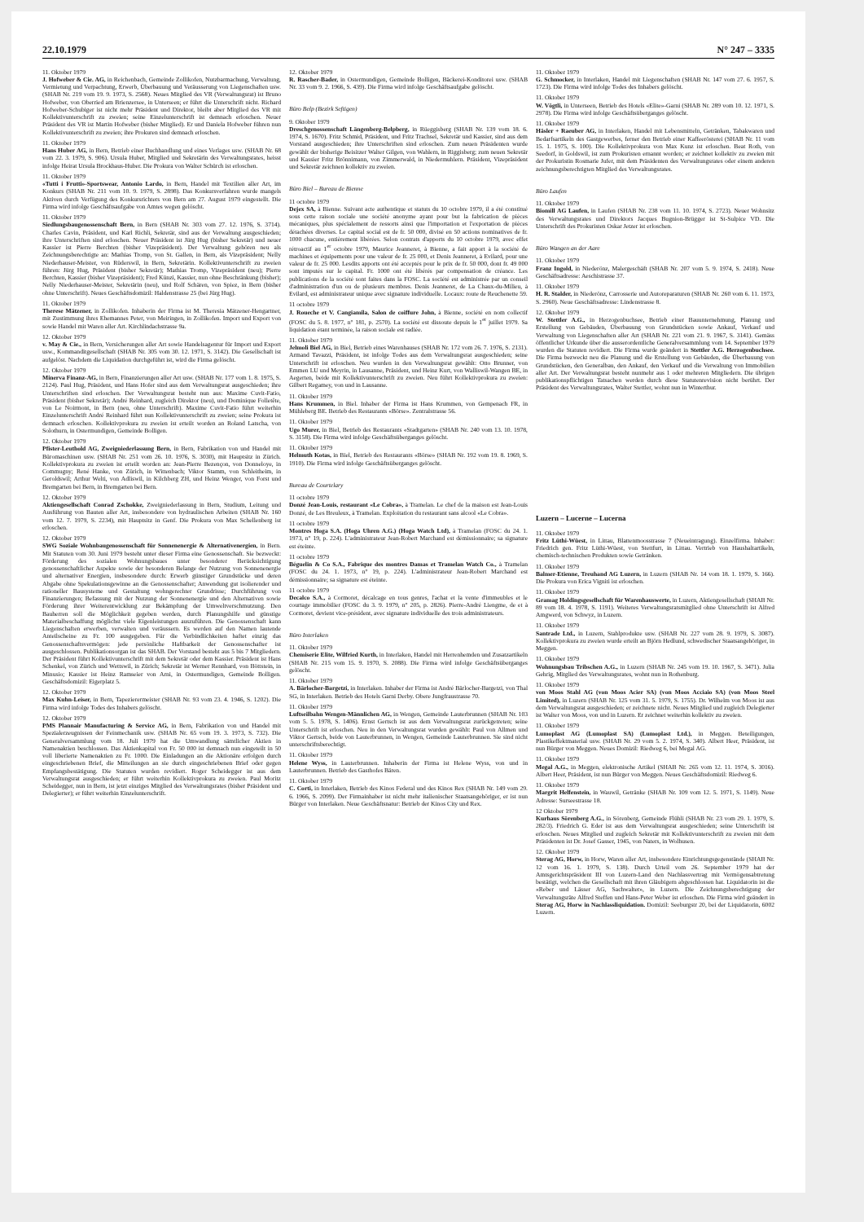22.10.1979 N° 247 – 3335
11. Oktober 1979
J. Hofweber & Cie. AG, in Reichenbach, Gemeinde Zollikofen, Nutzbarmachung, Verwaltung, Vermietung und Verpachtung, Erwerb, Überbauung und Veräusserung von Liegenschaften usw. (SHAB Nr. 219 vom 19. 9. 1973, S. 2568). Neues Mitglied des VR (Verwaltungsrat) ist Bruno Hofweber, von Oberried am Brienzersee, in Unterseen; er führt die Unterschrift nicht. Richard Hofweber-Schubiger ist nicht mehr Präsident und Direktor, bleibt aber Mitglied des VR mit Kollektivunterschrift zu zweien; seine Einzelunterschrift ist demnach erloschen. Neuer Präsident des VR ist Martin Hofweber (bisher Mitglied). Er und Daniela Hofweber führen nun Kollektivunterschrift zu zweien; ihre Prokuren sind demnach erloschen.
11. Oktober 1979
Hans Huber AG, in Bern, Betrieb einer Buchhandlung und eines Verlages usw. (SHAB Nr. 68 vom 22. 3. 1979, S. 906). Ursula Huber, Mitglied und Sekretärin des Verwaltungsrates, heisst infolge Heirat Ursula Brockhaus-Huber. Die Prokura von Walter Schürch ist erloschen.
11. Oktober 1979
«Tutti i Frutti»-Sportswear, Antonio Lardo, in Bern, Handel mit Textilien aller Art, im Konkurs (SHAB Nr. 211 vom 10. 9. 1979, S. 2898). Das Konkursverfahren wurde mangels Aktiven durch Verfügung des Konkursrichters von Bern am 27. August 1979 eingestellt. Die Firma wird infolge Geschäftsaufgabe von Amtes wegen gelöscht.
11. Oktober 1979
Siedlungsbaugenossenschaft Bern, in Bern (SHAB Nr. 303 vom 27. 12. 1976, S. 3714). Charles Cavin, Präsident, und Karl Richli, Sekretär, sind aus der Verwaltung ausgeschieden; ihre Unterschriften sind erloschen. Neuer Präsident ist Jürg Hug (bisher Sekretär) und neuer Kassier ist Pierre Berchten (bisher Vizepräsident). Der Verwaltung gehören neu als Zeichnungsberechtigte an: Mathias Tromp, von St. Gallen, in Bern, als Vizepräsident; Nelly Niederhauser-Meister, von Rüderswil, in Bern, Sekretärin. Kollektivunterschrift zu zweien führen: Jürg Hug, Präsident (bisher Sekretär); Mathias Tromp, Vizepräsident (neu); Pierre Berchten, Kassier (bisher Vizepräsident); Fred Künzi, Kassier, nun ohne Beschränkung (bisher); Nelly Niederhauser-Meister, Sekretärin (neu), und Rolf Schären, von Spiez, in Bern (bisher ohne Unterschrift). Neues Geschäftsdomizil: Haldenstrasse 25 (bei Jürg Hug).
11. Oktober 1979
Therese Mätzener, in Zollikofen. Inhaberin der Firma ist M. Theresia Mätzener-Hengartner, mit Zustimmung ihres Ehemannes Peter, von Meiringen, in Zollikofen. Import und Export von sowie Handel mit Waren aller Art. Kirchlindachstrasse 9a.
12. Oktober 1979
v. May & Cie., in Bern, Versicherungen aller Art sowie Handelsagentur für Import und Export usw., Kommanditgesellschaft (SHAB Nr. 305 vom 30. 12. 1971, S. 3142). Die Gesellschaft ist aufgelöst. Nachdem die Liquidation durchgeführt ist, wird die Firma gelöscht.
12. Oktober 1979
Minerva Finanz-AG, in Bern, Finanzierungen aller Art usw. (SHAB Nr. 177 vom 1. 8. 1975, S. 2124). Paul Hug, Präsident, und Hans Hofer sind aus dem Verwaltungsrat ausgeschieden; ihre Unterschriften sind erloschen. Der Verwaltungsrat besteht nun aus: Maxime Cuvit-Fatio, Präsident (bisher Sekretär); André Reinhard, zugleich Direktor (neu), und Dominique Folletête, von Le Noirmont, in Bern (neu, ohne Unterschrift). Maxime Cuvit-Fatio führt weiterhin Einzelunterschrift André Reinhard führt nun Kollektivunterschrift zu zweien; seine Prokura ist demnach erloschen. Kollektivprokura zu zweien ist erteilt worden an Roland Latscha, von Solothurn, in Ostermundigen, Gemeinde Bolligen.
12. Oktober 1979
Pfister-Leuthold AG, Zweigniederlassung Bern, in Bern, Fabrikation von und Handel mit Büromaschinen usw. (SHAB Nr. 251 vom 26. 10. 1976, S. 3030), mit Hauptsitz in Zürich. Kollektivprokura zu zweien ist erteilt worden an: Jean-Pierre Bezençon, von Donneloye, in Commugny; René Hanke, von Zürich, in Wittenbach; Viktor Stamm, von Schleitheim, in Geroldswil; Arthur Welti, von Adliswil, in Kilchberg ZH, und Heinz Wenger, von Forst und Bremgarten bei Bern, in Bremgarten bei Bern.
12. Oktober 1979
Aktiengesellschaft Conrad Zschokke, Zweigniederlassung in Bern, Studium, Leitung und Ausführung von Bauten aller Art, insbesondere von hydraulischen Arbeiten (SHAB Nr. 160 vom 12. 7. 1979, S. 2234), mit Hauptsitz in Genf. Die Prokura von Max Schellenberg ist erloschen.
12. Oktober 1979
SWG Soziale Wohnbaugenossenschaft für Sonnenenergie & Alternativenergien, in Bern. Mit Statuten vom 30. Juni 1979 besteht unter dieser Firma eine Genossenschaft. Sie bezweckt: Förderung des sozialen Wohnungsbaues unter besonderer Berücksichtigung genossenschaftlicher Aspekte sowie der besonderen Belange der Nutzung von Sonnenenergie und alternativer Energien, insbesondere durch: Erwerb günstiger Grundstücke und deren Abgabe ohne Spekulationsgewinne an die Genossenschafter; Anwendung gut isolierender und rationeller Bausysteme und Gestaltung wohngerechter Grundrisse; Durchführung von Finanzierungen; Befassung mit der Nutzung der Sonnenenergie und den Alternativen sowie Förderung ihrer Weiterentwicklung zur Bekämpfung der Umweltverschmutzung. Den Bauherren soll die Möglichkeit gegeben werden, durch Planungshilfe und günstige Materialbeschaffung möglichst viele Eigenleistungen auszuführen. Die Genossenschaft kann Liegenschaften erwerben, verwalten und veräussern. Es werden auf den Namen lautende Anteilscheine zu Fr. 100 ausgegeben. Für die Verbindlichkeiten haftet einzig das Genossenschaftsvermögen: jede persönliche Haftbarkeit der Genossenschafter ist ausgeschlossen. Publikationsorgan ist das SHAB. Der Vorstand besteht aus 5 bis 7 Mitgliedern. Der Präsident führt Kollektivunterschrift mit dem Sekretär oder dem Kassier. Präsident ist Hans Schenkel, von Zürich und Wettswil, in Zürich; Sekretär ist Werner Rennhard, von Böttstein, in Minusio; Kassier ist Heinz Ramseier von Arni, in Ostermundigen, Gemeinde Bolligen. Geschäftsdomizil: Eigerplatz 5.
12. Oktober 1979
Max Kuhn-Leiser, in Bern, Tapezierermeister (SHAB Nr. 93 vom 23. 4. 1946, S. 1202). Die Firma wird infolge Todes des Inhabers gelöscht.
12. Oktober 1979
PMS Plannair Manufacturing & Service AG, in Bern, Fabrikation von und Handel mit Spezialerzeugnissen der Feinmechanik usw. (SHAB Nr. 65 vom 19. 3. 1973, S. 732). Die Generalversammlung vom 18. Juli 1979 hat die Umwandlung sämtlicher Aktien in Namenaktien beschlossen. Das Aktienkapital von Fr. 50 000 ist demnach nun eingeteilt in 50 voll liberierte Namenaktien zu Fr. 1000. Die Einladungen an die Aktionäre erfolgen durch eingeschriebenen Brief, die Mitteilungen an sie durch eingeschriebenen Brief oder gegen Empfangsbestätigung. Die Statuten wurden revidiert. Roger Scheidegger ist aus dem Verwaltungsrat ausgeschieden; er führt weiterhin Kollektivprokura zu zweien. Paul Moritz Scheidegger, nun in Bern, ist jetzt einziges Mitglied des Verwaltungsrates (bisher Präsident und Delegierter); er führt weiterhin Einzelunterschrift.
12. Oktober 1979
R. Rascher-Bader, in Ostermundigen, Gemeinde Bolligen, Bäckerei-Konditorei usw. (SHAB Nr. 33 vom 9. 2. 1966, S. 439). Die Firma wird infolge Geschäftsaufgabe gelöscht.
Büro Belp (Bezirk Seftigen)
9. Oktober 1979
Dreschgenossenschaft Längenberg-Belpberg, in Rüeggisberg (SHAB Nr. 139 vom 18. 6. 1974, S. 1670). Fritz Schmid, Präsident, und Fritz Trachsel, Sekretär und Kassier, sind aus dem Vorstand ausgeschieden; ihre Unterschriften sind erloschen. Zum neuen Präsidenten wurde gewählt der bisherige Beisitzer Walter Gilgen, von Wahlern, in Riggisberg; zum neuen Sekretär und Kassier Fritz Brönnimann, von Zimmerwald, in Niedermuhlern. Präsident, Vizepräsident und Sekretär zeichnen kollektiv zu zweien.
Büro Biel – Bureau de Bienne
11 octobre 1979
Dejex SA, à Bienne. Suivant acte authentique et statuts du 10 octobre 1979, il a été constitué sous cette raison sociale une société anonyme ayant pour but la fabrication de pièces mécaniques, plus spécialement de ressorts ainsi que l'importation et l'exportation de pièces détachées diverses. Le capital social est de fr. 50 000, divisé en 50 actions nominatives de fr. 1000 chacune, entièrement libérées. Selon contrats d'apports du 10 octobre 1979, avec effet rétroactif au 1<sup>er</sup> octobre 1979, Maurice Jeanneret, à Bienne, a fait apport à la société de machines et équipements pour une valeur de fr. 25 000, et Denis Jeanneret, à Evilard, pour une valeur de fr. 25 000. Lesdits apports ont été acceptés pour le prix de fr. 50 000, dont fr. 49 000 sont imputés sur le capital. Fr. 1000 ont été libérés par compensation de créance. Les publications de la société sont faites dans la FOSC. La société est administrée par un conseil d'administration d'un ou de plusieurs membres. Denis Jeanneret, de La Chaux-du-Milieu, à Evilard, est administrateur unique avec signature individuelle. Locaux: route de Reuchenette 59.
11 octobre 1979
J. Roueche et V. Cangiamila, Salon de coiffure John, à Bienne, société en nom collectif (FOSC du 5. 8. 1977, n° 181, p. 2570). La société est dissoute depuis le 1<sup>er</sup> juillet 1979. Sa liquidation étant terminée, la raison sociale est radiée.
11. Oktober 1979
Jelmoli Biel AG, in Biel, Betrieb eines Warenhauses (SHAB Nr. 172 vom 26. 7. 1976, S. 2131). Armand Tavazzi, Präsident, ist infolge Todes aus dem Verwaltungsrat ausgeschieden; seine Unterschrift ist erloschen. Neu wurden in den Verwaltungsrat gewählt: Otto Brunner, von Emmen LU und Meyrin, in Lausanne, Präsident, und Heinz Kurt, von Walliswil-Wangen BE, in Aegerten, beide mit Kollektivunterschrift zu zweien. Neu führt Kollektivprokura zu zweien: Gilbert Regamey, von und in Lausanne.
11. Oktober 1979
Hans Krummen, in Biel. Inhaber der Firma ist Hans Krummen, von Gempenach FR, in Mühleberg BE. Betrieb des Restaurants «Börse». Zentralstrasse 56.
11. Oktober 1979
Ugo Murer, in Biel, Betrieb des Restaurants «Stadtgarten» (SHAB Nr. 240 vom 13. 10. 1978, S. 3158). Die Firma wird infolge Geschäftsüberganges gelöscht.
11. Oktober 1979
Helmuth Kotas, in Biel, Betrieb des Restaurants «Börse» (SHAB Nr. 192 vom 19. 8. 1969, S. 1910). Die Firma wird infolge Geschäftsüberganges gelöscht.
Bureau de Courtelary
11 octobre 1979
Donzé Jean-Louis, restaurant «Le Cobra», à Tramelan. Le chef de la maison est Jean-Louis Donzé, de Les Breuleux, à Tramelan. Exploitation du restaurant sans alcool «Le Cobra».
11 octobre 1979
Montres Hoga S.A. (Hoga Uhren A.G.) (Hoga Watch Ltd), à Tramelan (FOSC du 24. 1. 1973, n° 19, p. 224). L'administrateur Jean-Robert Marchand est démissionnaire; sa signature est éteinte.
11 octobre 1979
Béguelin & Co S.A., Fabrique des montres Damas et Tramelan Watch Co., à Tramelan (FOSC du 24. 1. 1973, n° 19, p. 224). L'administrateur Jean-Robert Marchand est démissionnaire; sa signature est éteinte.
11 octobre 1979
Decalco S.A., à Cormoret, décalcage en tous genres, l'achat et la vente d'immeubles et le courtage immobilier (FOSC du 3. 9. 1979, n° 205, p. 2826). Pierre-André Liengme, de et à Cormoret, devient vice-président, avec signature individuelle des trois administrateurs.
Büro Interlaken
11. Oktober 1979
Chemiserie Elite, Wilfried Kurth, in Interlaken, Handel mit Herrenhemden und Zusatzartikeln (SHAB Nr. 215 vom 15. 9. 1970, S. 2088). Die Firma wird infolge Geschäftsüberganges gelöscht.
11. Oktober 1979
A. Bärlocher-Bargetzi, in Interlaken. Inhaber der Firma ist André Bärlocher-Bargetzi, von Thal SG, in Interlaken. Betrieb des Hotels Garni Derby. Obere Jungfraustrasse 70.
11. Oktober 1979
Luftseilbahn Wengen-Männlichen AG, in Wengen, Gemeinde Lauterbrunnen (SHAB Nr. 103 vom 5. 5. 1978, S. 1406). Ernst Gertsch ist aus dem Verwaltungsrat zurückgetreten; seine Unterschrift ist erloschen. Neu in den Verwaltungsrat wurden gewählt: Paul von Allmen und Viktor Gertsch, beide von Lauterbrunnen, in Wengen, Gemeinde Lauterbrunnen. Sie sind nicht unterschriftsberechtigt.
11. Oktober 1979
Helene Wyss, in Lauterbrunnen. Inhaberin der Firma ist Helene Wyss, von und in Lauterbrunnen. Betrieb des Gasthofes Bären.
11. Oktober 1979
C. Corti, in Interlaken, Betrieb des Kinos Federal und des Kinos Rex (SHAB Nr. 149 vom 29. 6. 1966, S. 2099). Der Firmainhaber ist nicht mehr italienischer Staatsangehöriger, er ist nun Bürger von Interlaken. Neue Geschäftsnatur: Betrieb der Kinos City und Rex.
11. Oktober 1979
G. Schmocker, in Interlaken, Handel mit Liegenschaften (SHAB Nr. 147 vom 27. 6. 1957, S. 1723). Die Firma wird infolge Todes des Inhabers gelöscht.
11. Oktober 1979
W. Vögtli, in Unterseen, Betrieb des Hotels «Elite»-Garni (SHAB Nr. 289 vom 10. 12. 1971, S. 2978). Die Firma wird infolge Geschäftsüberganges gelöscht.
11. Oktober 1979
Häsler + Raeuber AG, in Interlaken, Handel mit Lebensmitteln, Getränken, Tabakwaren und Bedarfsartikeln des Gastgewerbes, ferner den Betrieb einer Kaffeerösterei (SHAB Nr. 11 vom 15. 1. 1975, S. 100). Die Kollektivprokura von Max Kunz ist erloschen. Beat Roth, von Seedorf, in Goldswil, ist zum Prokuristen ernannt worden; er zeichnet kollektiv zu zweien mit der Prokuristin Rosmarie Jufer, mit dem Präsidenten des Verwaltungsrates oder einem anderen zeichnungsberechtigten Mitglied des Verwaltungsrates.
Büro Laufen
11. Oktober 1979
Biomill AG Laufen, in Laufen (SHAB Nr. 238 vom 11. 10. 1974, S. 2723). Neuer Wohnsitz des Verwaltungsrates und Direktors Jacques Bugnion-Brügger ist St-Sulpice VD. Die Unterschrift des Prokuristen Oskar Jetzer ist erloschen.
Büro Wangen an der Aare
11. Oktober 1979
Franz Ingold, in Niederönz, Malergeschäft (SHAB Nr. 207 vom 5. 9. 1974, S. 2418). Neue Geschäftsadresse: Aeschistrasse 37.
11. Oktober 1979
H. R. Stalder, in Niederönz, Carrosserie und Autoreparaturen (SHAB Nr. 260 vom 6. 11. 1973, S. 2960). Neue Geschäftsadresse: Lindenstrasse 8.
12. Oktober 1979
W. Stettler A.G., in Herzogenbuchsee, Betrieb einer Bauunternehmung, Planung und Erstellung von Gebäuden, Überbauung von Grundstücken sowie Ankauf, Verkauf und Verwaltung von Liegenschaften aller Art (SHAB Nr. 221 vom 21. 9. 1967, S. 3141). Gemäss öffentlicher Urkunde über die ausserordentliche Generalversammlung vom 14. September 1979 wurden die Statuten revidiert. Die Firma wurde geändert in Stettler A.G. Herzogenbuchsee. Die Firma bezweckt neu die Planung und die Erstellung von Gebäuden, die Überbauung von Grundstücken, den Generalbau, den Ankauf, den Verkauf und die Verwaltung von Immobilien aller Art. Der Verwaltungsrat besteht nunmehr aus 1 oder mehreren Mitgliedern. Die übrigen publikationspflichtigen Tatsachen werden durch diese Statutenrevision nicht berührt. Der Präsident des Verwaltungsrates, Walter Stettler, wohnt nun in Winterthur.
Luzern – Lucerne – Lucerna
11. Oktober 1979
Fritz Lüthi-Wüest, in Littau, Blattenmoosstrasse 7 (Neueintragung). Einzelfirma. Inhaber: Friedrich gen. Fritz Lüthi-Wüest, von Stettfurt, in Littau. Vertrieb von Haushaltartikeln, chemisch-technischen Produkten sowie Getränken.
11. Oktober 1979
Balmer-Etienne, Treuhand AG Luzern, in Luzern (SHAB Nr. 14 vom 18. 1. 1979, S. 166). Die Prokura von Erica Vigniti ist erloschen.
11. Oktober 1979
Gramag Holdingsgesellschaft für Warenhauswerte, in Luzern, Aktiengesellschaft (SHAB Nr. 89 vom 18. 4. 1978, S. 1191). Weiteres Verwaltungsratsmitglied ohne Unterschrift ist Alfred Amgwerd, von Schwyz, in Luzern.
11. Oktober 1979
Santrade Ltd., in Luzern, Stahlprodukte usw. (SHAB Nr. 227 vom 28. 9. 1979, S. 3087). Kollektivprokura zu zweien wurde erteilt an Björn Hedlund, schwedischer Staatsangehöriger, in Meggen.
11. Oktober 1979
Wohnungsbau Tribschen A.G., in Luzern (SHAB Nr. 245 vom 19. 10. 1967, S. 3471). Julia Gehrig, Mitglied des Verwaltungsrates, wohnt nun in Rothenburg.
11. Oktober 1979
von Moos Stahl AG (von Moos Acier SA) (von Moos Acciaio SA) (von Moos Steel Limited), in Luzern (SHAB Nr. 125 vom 31. 5. 1979, S. 1755). Dr. Wilhelm von Moos ist aus dem Verwaltungsrat ausgeschieden; er zeichnete nicht. Neues Mitglied und zugleich Delegierter ist Walter von Moos, von und in Luzern. Er zeichnet weiterhin kollektiv zu zweien.
11. Oktober 1979
Lumoplast AG (Lumoplast SA) (Lumoplast Ltd.), in Meggen. Beteiligungen, Plastikeffektmaterial usw. (SHAB Nr. 29 vom 5. 2. 1974, S. 340). Albert Heer, Präsident, ist nun Bürger von Meggen. Neues Domizil: Riedweg 6, bei Megal AG.
11. Oktober 1979
Megal A.G., in Meggen, elektronische Artikel (SHAB Nr. 265 vom 12. 11. 1974, S. 3016). Albert Heer, Präsident, ist nun Bürger von Meggen. Neues Geschäftsdomizil: Riedweg 6.
11. Oktober 1979
Margrit Helfenstein, in Wauwil, Getränke (SHAB Nr. 109 vom 12. 5. 1971, S. 1149). Neue Adresse: Surseestrasse 18.
12 Oktober 1979
Kurhaus Sörenberg A.G., in Sörenberg, Gemeinde Flühli (SHAB Nr. 23 vom 29. 1. 1979, S. 282/3). Friedrich G. Eder ist aus dem Verwaltungsrat ausgeschieden; seine Unterschrift ist erloschen. Neues Mitglied und zugleich Sekretär mit Kollektivunterschrift zu zweien mit dem Präsidenten ist Dr. Josef Gasser, 1945, von Naters, in Wolhusen.
12. Oktober 1979
Sterag AG, Horw, in Horw, Waren aller Art, insbesondere Einrichtungsgegenstände (SHAB Nr. 12 vom 16. 1. 1979, S. 138). Durch Urteil vom 26. September 1979 hat der Amtsgerichtspräsident III von Luzern-Land den Nachlassvertrag mit Vermögensabtretung bestätigt, welchen die Gesellschaft mit ihren Gläubigern abgeschlossen hat. Liquidatorin ist die «Reber und Lässer AG, Sachwalter», in Luzern. Die Zeichnungsberechtigung der Verwaltungsräte Alfred Steffen und Hans-Peter Weber ist erloschen. Die Firma wird geändert in Sterag AG, Horw in Nachlassliquidation. Domizil: Seeburgstr 20, bei der Liquidatorin, 6002 Luzern.